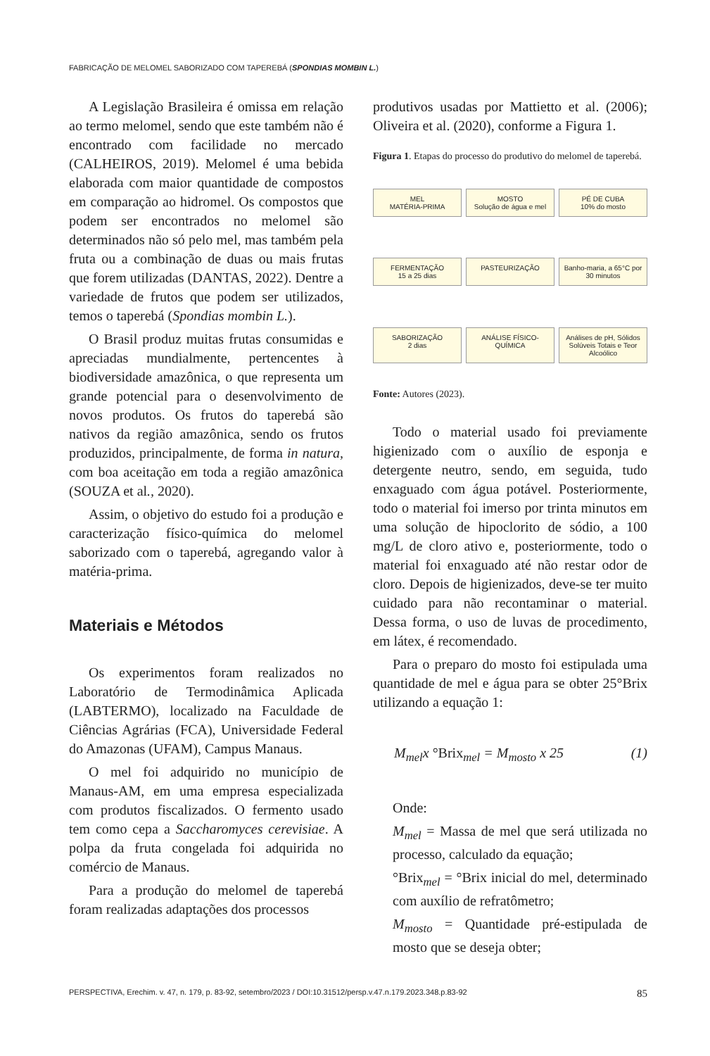FABRICAÇÃO DE MELOMEL SABORIZADO COM TAPEREBÁ (SPONDIAS MOMBIN L.)
A Legislação Brasileira é omissa em relação ao termo melomel, sendo que este também não é encontrado com facilidade no mercado (CALHEIROS, 2019). Melomel é uma bebida elaborada com maior quantidade de compostos em comparação ao hidromel. Os compostos que podem ser encontrados no melomel são determinados não só pelo mel, mas também pela fruta ou a combinação de duas ou mais frutas que forem utilizadas (DANTAS, 2022). Dentre a variedade de frutos que podem ser utilizados, temos o taperebá (Spondias mombin L.).
O Brasil produz muitas frutas consumidas e apreciadas mundialmente, pertencentes à biodiversidade amazônica, o que representa um grande potencial para o desenvolvimento de novos produtos. Os frutos do taperebá são nativos da região amazônica, sendo os frutos produzidos, principalmente, de forma in natura, com boa aceitação em toda a região amazônica (SOUZA et al., 2020).
Assim, o objetivo do estudo foi a produção e caracterização físico-química do melomel saborizado com o taperebá, agregando valor à matéria-prima.
Materiais e Métodos
Os experimentos foram realizados no Laboratório de Termodinâmica Aplicada (LABTERMO), localizado na Faculdade de Ciências Agrárias (FCA), Universidade Federal do Amazonas (UFAM), Campus Manaus.
O mel foi adquirido no município de Manaus-AM, em uma empresa especializada com produtos fiscalizados. O fermento usado tem como cepa a Saccharomyces cerevisiae. A polpa da fruta congelada foi adquirida no comércio de Manaus.
Para a produção do melomel de taperebá foram realizadas adaptações dos processos
produtivos usadas por Mattietto et al. (2006); Oliveira et al. (2020), conforme a Figura 1.
Figura 1. Etapas do processo do produtivo do melomel de taperebá.
MEL
MATÉRIA-PRIMA
MOSTO
Solução de água e mel
PÉ DE CUBA
10% do mosto
FERMENTAÇÃO
15 a 25 dias
PASTEURIZAÇÃO
Banho-maria, a 65°C por 30 minutos
SABORIZAÇÃO
2 dias
ANÁLISE FÍSICO-QUÍMICA
Análises de pH, Sólidos Solúveis Totais e Teor Alcoólico
Fonte: Autores (2023).
Todo o material usado foi previamente higienizado com o auxílio de esponja e detergente neutro, sendo, em seguida, tudo enxaguado com água potável. Posteriormente, todo o material foi imerso por trinta minutos em uma solução de hipoclorito de sódio, a 100 mg/L de cloro ativo e, posteriormente, todo o material foi enxaguado até não restar odor de cloro. Depois de higienizados, deve-se ter muito cuidado para não recontaminar o material. Dessa forma, o uso de luvas de procedimento, em látex, é recomendado.
Para o preparo do mosto foi estipulada uma quantidade de mel e água para se obter 25°Brix utilizando a equação 1:
M<sub>mel</sub>x °Brix<sub>mel</sub> = M<sub>mosto</sub> x 25 (1)
Onde:
M<sub>mel</sub> = Massa de mel que será utilizada no processo, calculado da equação;
°Brix<sub>mel</sub> = °Brix inicial do mel, determinado com auxílio de refratômetro;
M<sub>mosto</sub> = Quantidade pré-estipulada de mosto que se deseja obter;
PERSPECTIVA, Erechim. v. 47, n. 179, p. 83-92, setembro/2023 / DOI:10.31512/persp.v.47.n.179.2023.348.p.83-92 85